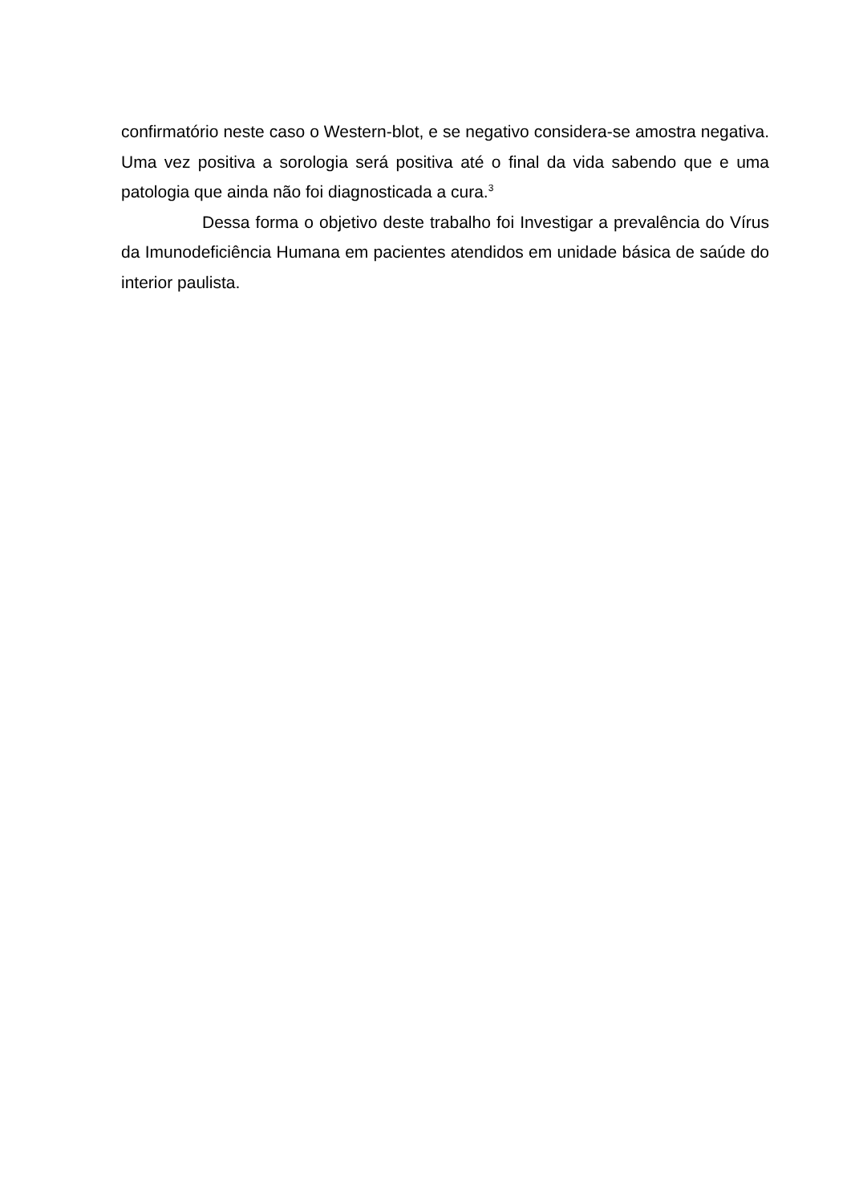confirmatório neste caso o Western-blot, e se negativo considera-se amostra negativa. Uma vez positiva a sorologia será positiva até o final da vida sabendo que e uma patologia que ainda não foi diagnosticada a cura.<sup>3</sup>
Dessa forma o objetivo deste trabalho foi Investigar a prevalência do Vírus da Imunodeficiência Humana em pacientes atendidos em unidade básica de saúde do interior paulista.